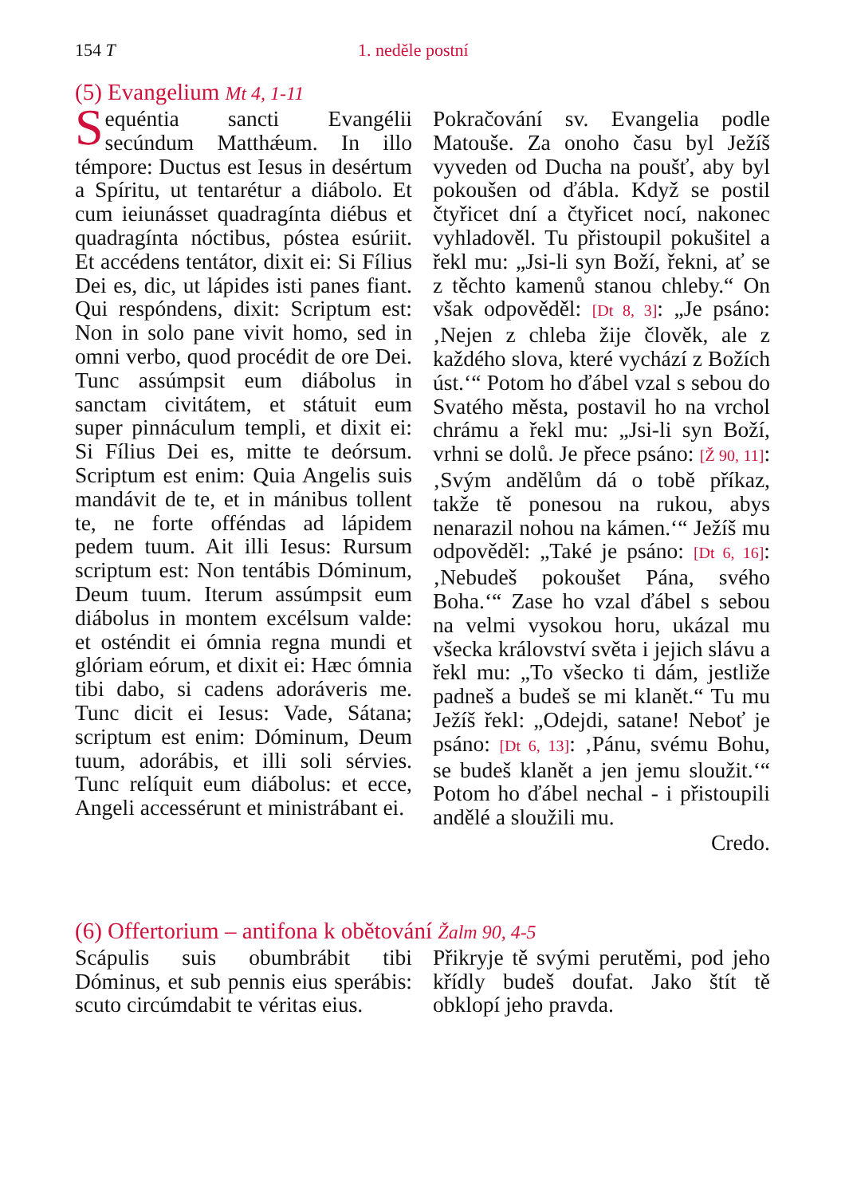154 T 1. neděle postní
(5) Evangelium Mt 4, 1-11
Sequéntia sancti Evangélii secúndum Matthǽum. In illo témpore: Ductus est Iesus in desértum a Spíritu, ut tentarétur a diábolo. Et cum ieiunásset quadragínta diébus et quadragínta nóctibus, póstea esúriit. Et accédens tentátor, dixit ei: Si Fílius Dei es, dic, ut lápides isti panes fiant. Qui respóndens, dixit: Scriptum est: Non in solo pane vivit homo, sed in omni verbo, quod procédit de ore Dei. Tunc assúmpsit eum diábolus in sanctam civitátem, et státuit eum super pinnáculum templi, et dixit ei: Si Fílius Dei es, mitte te deórsum. Scriptum est enim: Quia Angelis suis mandávit de te, et in mánibus tollent te, ne forte offéndas ad lápidem pedem tuum. Ait illi Iesus: Rursum scriptum est: Non tentábis Dóminum, Deum tuum. Iterum assúmpsit eum diábolus in montem excélsum valde: et osténdit ei ómnia regna mundi et glóriam eórum, et dixit ei: Hæc ómnia tibi dabo, si cadens adoráveris me. Tunc dicit ei Iesus: Vade, Sátana; scriptum est enim: Dóminum, Deum tuum, adorábis, et illi soli sérvies. Tunc relíquit eum diábolus: et ecce, Angeli accessérunt et ministrábant ei.
Pokračování sv. Evangelia podle Matouše. Za onoho času byl Ježíš vyveden od Ducha na poušť, aby byl pokoušen od ďábla. Když se postil čtyřicet dní a čtyřicet nocí, nakonec vyhladověl. Tu přistoupil pokušitel a řekl mu: „Jsi-li syn Boží, řekni, ať se z těchto kamenů stanou chleby.“ On však odpověděl: [Dt 8, 3]: „Je psáno: ‚Nejen z chleba žije člověk, ale z každého slova, které vychází z Božích úst.‘“ Potom ho ďábel vzal s sebou do Svatého města, postavil ho na vrchol chrámu a řekl mu: „Jsi-li syn Boží, vrhni se dolů. Je přece psáno: [Ž 90, 11]: ‚Svým andělům dá o tobě příkaz, takže tě ponesou na rukou, abys nenarazil nohou na kámen.‘“ Ježíš mu odpověděl: „Také je psáno: [Dt 6, 16]: ‚Nebudeš pokoušet Pána, svého Boha.‘“ Zase ho vzal ďábel s sebou na velmi vysokou horu, ukázal mu všecka království světa i jejich slávu a řekl mu: „To všecko ti dám, jestliže padneš a budeš se mi klanět.“ Tu mu Ježíš řekl: „Odejdi, satane! Neboť je psáno: [Dt 6, 13]: ‚Pánu, svému Bohu, se budeš klanět a jen jemu sloužit.‘“ Potom ho ďábel nechal - i přistoupili andělé a sloužili mu.
Credo.
(6) Offertorium – antifona k obětování Žalm 90, 4-5
Scápulis suis obumbrábit tibi Dóminus, et sub pennis eius sperábis: scuto circúmdabit te véritas eius.
Přikryje tě svými perutěmi, pod jeho křídly budeš doufat. Jako štít tě obklopí jeho pravda.